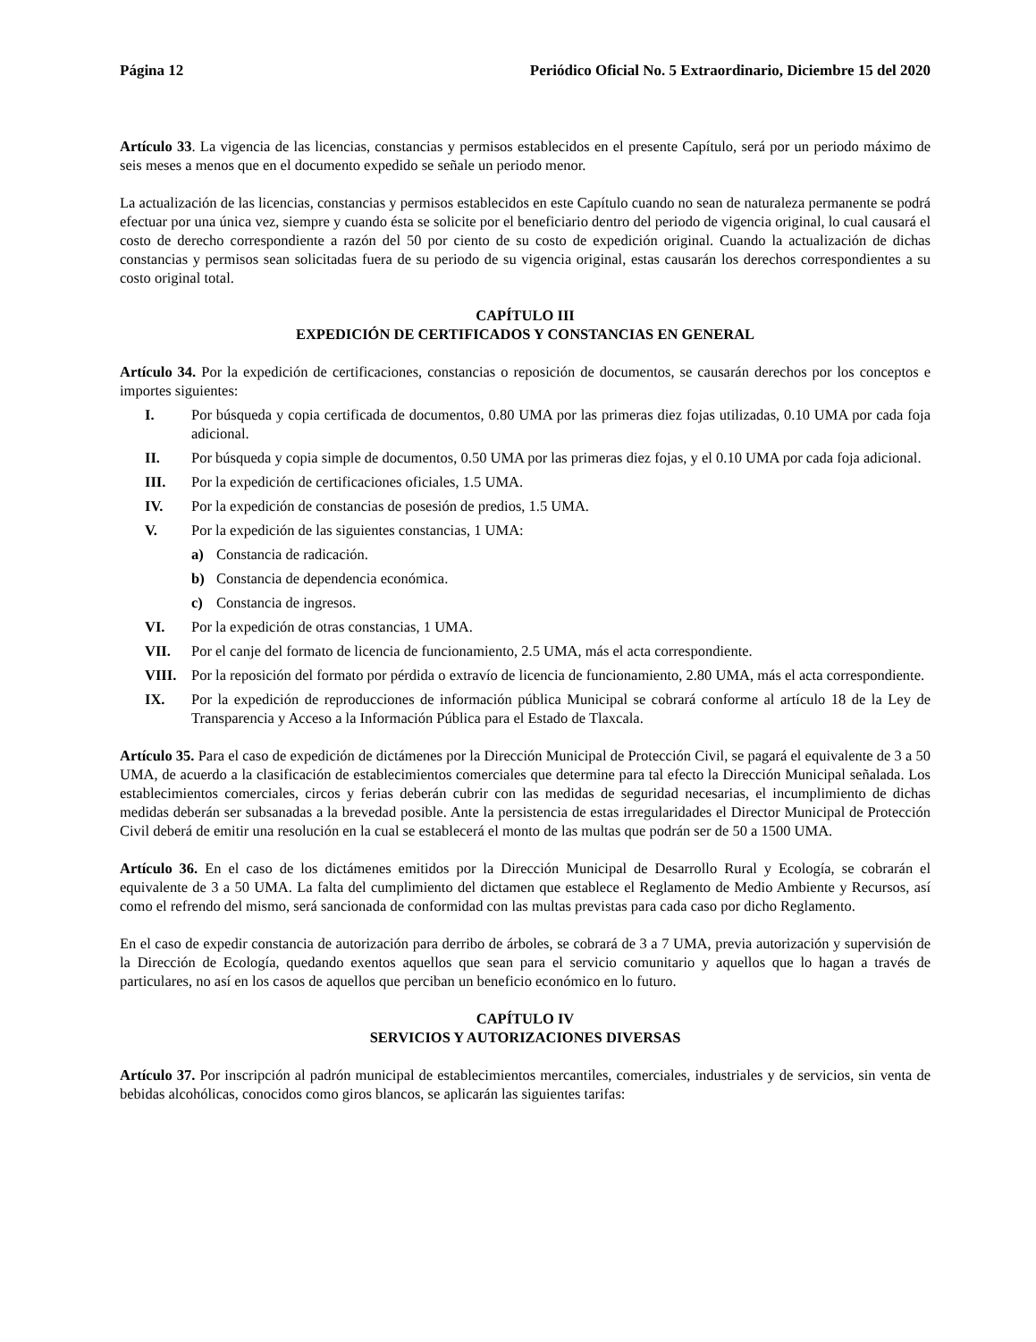Página 12 Periódico Oficial No. 5 Extraordinario, Diciembre 15 del 2020
Artículo 33. La vigencia de las licencias, constancias y permisos establecidos en el presente Capítulo, será por un periodo máximo de seis meses a menos que en el documento expedido se señale un periodo menor.
La actualización de las licencias, constancias y permisos establecidos en este Capítulo cuando no sean de naturaleza permanente se podrá efectuar por una única vez, siempre y cuando ésta se solicite por el beneficiario dentro del periodo de vigencia original, lo cual causará el costo de derecho correspondiente a razón del 50 por ciento de su costo de expedición original. Cuando la actualización de dichas constancias y permisos sean solicitadas fuera de su periodo de su vigencia original, estas causarán los derechos correspondientes a su costo original total.
CAPÍTULO III
EXPEDICIÓN DE CERTIFICADOS Y CONSTANCIAS EN GENERAL
Artículo 34. Por la expedición de certificaciones, constancias o reposición de documentos, se causarán derechos por los conceptos e importes siguientes:
I. Por búsqueda y copia certificada de documentos, 0.80 UMA por las primeras diez fojas utilizadas, 0.10 UMA por cada foja adicional.
II. Por búsqueda y copia simple de documentos, 0.50 UMA por las primeras diez fojas, y el 0.10 UMA por cada foja adicional.
III. Por la expedición de certificaciones oficiales, 1.5 UMA.
IV. Por la expedición de constancias de posesión de predios, 1.5 UMA.
V. Por la expedición de las siguientes constancias, 1 UMA:
a) Constancia de radicación.
b) Constancia de dependencia económica.
c) Constancia de ingresos.
VI. Por la expedición de otras constancias, 1 UMA.
VII. Por el canje del formato de licencia de funcionamiento, 2.5 UMA, más el acta correspondiente.
VIII. Por la reposición del formato por pérdida o extravío de licencia de funcionamiento, 2.80 UMA, más el acta correspondiente.
IX. Por la expedición de reproducciones de información pública Municipal se cobrará conforme al artículo 18 de la Ley de Transparencia y Acceso a la Información Pública para el Estado de Tlaxcala.
Artículo 35. Para el caso de expedición de dictámenes por la Dirección Municipal de Protección Civil, se pagará el equivalente de 3 a 50 UMA, de acuerdo a la clasificación de establecimientos comerciales que determine para tal efecto la Dirección Municipal señalada. Los establecimientos comerciales, circos y ferias deberán cubrir con las medidas de seguridad necesarias, el incumplimiento de dichas medidas deberán ser subsanadas a la brevedad posible. Ante la persistencia de estas irregularidades el Director Municipal de Protección Civil deberá de emitir una resolución en la cual se establecerá el monto de las multas que podrán ser de 50 a 1500 UMA.
Artículo 36. En el caso de los dictámenes emitidos por la Dirección Municipal de Desarrollo Rural y Ecología, se cobrarán el equivalente de 3 a 50 UMA. La falta del cumplimiento del dictamen que establece el Reglamento de Medio Ambiente y Recursos, así como el refrendo del mismo, será sancionada de conformidad con las multas previstas para cada caso por dicho Reglamento.
En el caso de expedir constancia de autorización para derribo de árboles, se cobrará de 3 a 7 UMA, previa autorización y supervisión de la Dirección de Ecología, quedando exentos aquellos que sean para el servicio comunitario y aquellos que lo hagan a través de particulares, no así en los casos de aquellos que perciban un beneficio económico en lo futuro.
CAPÍTULO IV
SERVICIOS Y AUTORIZACIONES DIVERSAS
Artículo 37. Por inscripción al padrón municipal de establecimientos mercantiles, comerciales, industriales y de servicios, sin venta de bebidas alcohólicas, conocidos como giros blancos, se aplicarán las siguientes tarifas: